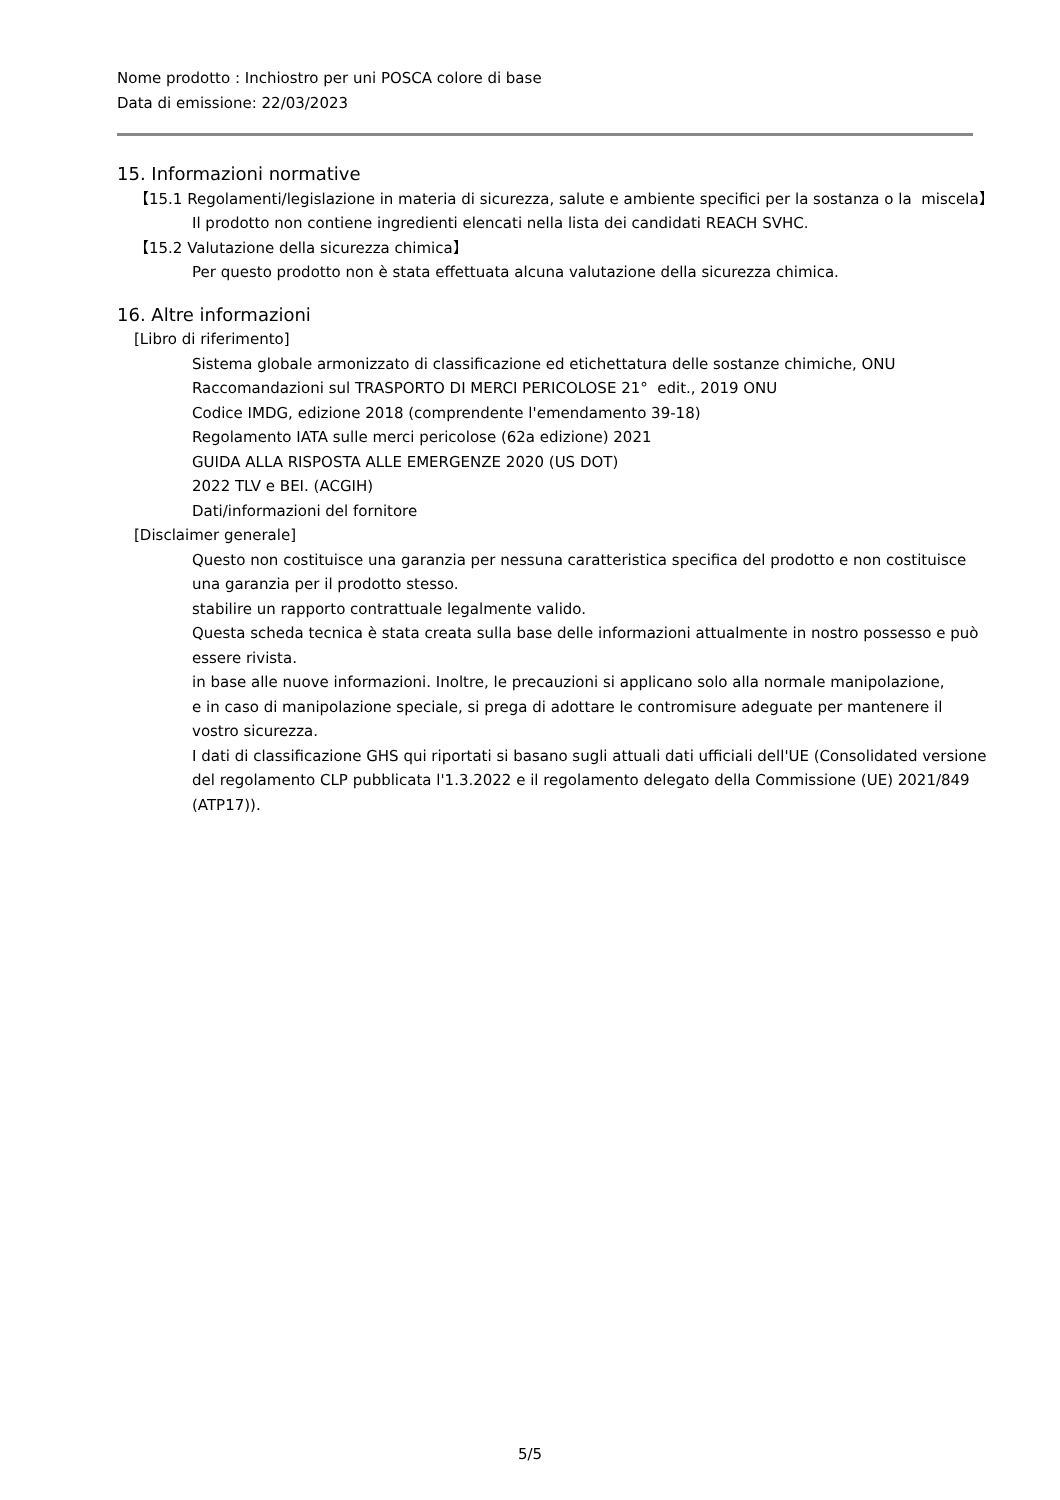Nome prodotto : Inchiostro per uni POSCA colore di base
Data di emissione: 22/03/2023
15. Informazioni normative
【15.1 Regolamenti/legislazione in materia di sicurezza, salute e ambiente specifici per la sostanza o la miscela】
Il prodotto non contiene ingredienti elencati nella lista dei candidati REACH SVHC.
【15.2 Valutazione della sicurezza chimica】
Per questo prodotto non è stata effettuata alcuna valutazione della sicurezza chimica.
16. Altre informazioni
[Libro di riferimento]
Sistema globale armonizzato di classificazione ed etichettatura delle sostanze chimiche, ONU
Raccomandazioni sul TRASPORTO DI MERCI PERICOLOSE 21° edit., 2019 ONU
Codice IMDG, edizione 2018 (comprendente l'emendamento 39-18)
Regolamento IATA sulle merci pericolose (62a edizione) 2021
GUIDA ALLA RISPOSTA ALLE EMERGENZE 2020 (US DOT)
2022 TLV e BEI. (ACGIH)
Dati/informazioni del fornitore
[Disclaimer generale]
Questo non costituisce una garanzia per nessuna caratteristica specifica del prodotto e non costituisce una garanzia per il prodotto stesso.
stabilire un rapporto contrattuale legalmente valido.
Questa scheda tecnica è stata creata sulla base delle informazioni attualmente in nostro possesso e può essere rivista.
in base alle nuove informazioni. Inoltre, le precauzioni si applicano solo alla normale manipolazione,
e in caso di manipolazione speciale, si prega di adottare le contromisure adeguate per mantenere il vostro sicurezza.
I dati di classificazione GHS qui riportati si basano sugli attuali dati ufficiali dell'UE (Consolidated versione del regolamento CLP pubblicata l'1.3.2022 e il regolamento delegato della Commissione (UE) 2021/849 (ATP17)).
5/5